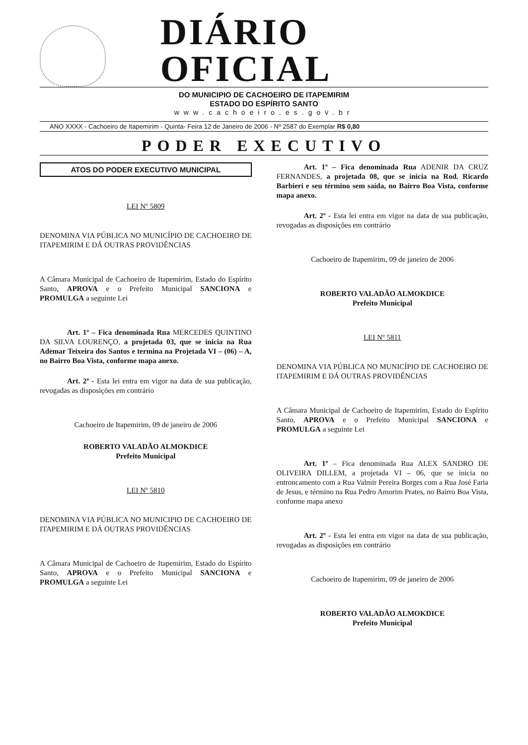DIÁRIO OFICIAL
DO MUNICIPIO DE CACHOEIRO DE ITAPEMIRIM
ESTADO DO ESPÍRITO SANTO
www.cachoeiro.es.gov.br
ANO XXXX - Cachoeiro de Itapemirim - Quinta- Feira 12 de Janeiro de 2006 - Nº 2587 do Exemplar R$ 0,80
PODER EXECUTIVO
ATOS DO PODER EXECUTIVO MUNICIPAL
LEI Nº 5809
DENOMINA VIA PÚBLICA NO MUNICÍPIO DE CACHOEIRO DE ITAPEMIRIM E DÁ OUTRAS PROVIDÊNCIAS
A Câmara Municipal de Cachoeiro de Itapemirim, Estado do Espírito Santo, APROVA e o Prefeito Municipal SANCIONA e PROMULGA a seguinte Lei
Art. 1º – Fica denominada Rua MERCEDES QUINTINO DA SILVA LOURENÇO, a projetada 03, que se inicia na Rua Ademar Teixeira dos Santos e termina na Projetada VI – (06) – A, no Bairro Boa Vista, conforme mapa anexo.
Art. 2º - Esta lei entra em vigor na data de sua publicação, revogadas as disposições em contrário
Cachoeiro de Itapemirim, 09 de janeiro de 2006
ROBERTO VALADÃO ALMOKDICE
Prefeito Municipal
LEI Nº 5810
DENOMINA VIA PÚBLICA NO MUNICIPIO DE CACHOEIRO DE ITAPEMIRIM E DÁ OUTRAS PROVIDÊNCIAS
A Câmara Municipal de Cachoeiro de Itapemirim, Estado do Espírito Santo, APROVA e o Prefeito Municipal SANCIONA e PROMULGA a seguinte Lei
Art. 1º – Fica denominada Rua ADENIR DA CRUZ FERNANDES, a projetada 08, que se inicia na Rod. Ricardo Barbieri e seu término sem saída, no Bairro Boa Vista, conforme mapa anexo.
Art. 2º - Esta lei entra em vigor na data de sua publicação, revogadas as disposições em contrário
Cachoeiro de Itapemirim, 09 de janeiro de 2006
ROBERTO VALADÃO ALMOKDICE
Prefeito Municipal
LEI Nº 5811
DENOMINA VIA PÚBLICA NO MUNICÍPIO DE CACHOEIRO DE ITAPEMIRIM E DÁ OUTRAS PROVIDÊNCIAS
A Câmara Municipal de Cachoeiro de Itapemirim, Estado do Espírito Santo, APROVA e o Prefeito Municipal SANCIONA e PROMULGA a seguinte Lei
Art. 1º – Fica denominada Rua ALEX SANDRO DE OLIVEIRA DILLEM, a projetada VI – 06, que se inicia no entroncamento com a Rua Valmir Pereira Borges com a Rua José Faria de Jesus, e término na Rua Pedro Amorim Prates, no Bairro Boa Vista, conforme mapa anexo
Art. 2º - Esta lei entra em vigor na data de sua publicação, revogadas as disposições em contrário
Cachoeiro de Itapemirim, 09 de janeiro de 2006
ROBERTO VALADÃO ALMOKDICE
Prefeito Municipal